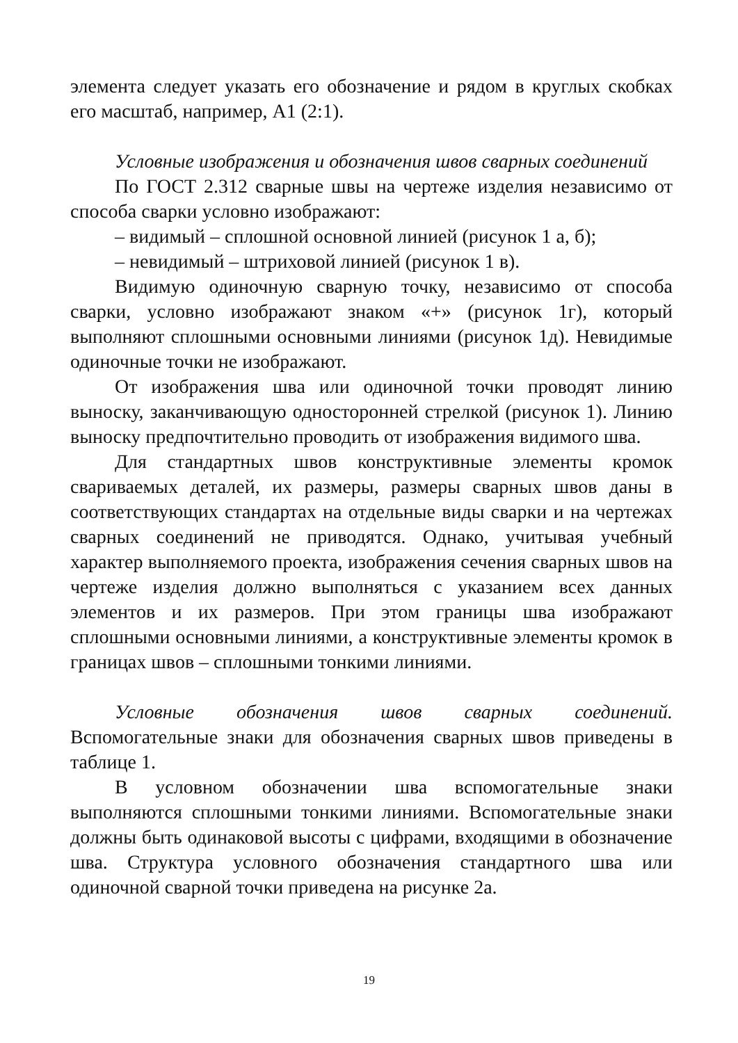элемента следует указать его обозначение и рядом в круглых скобках его масштаб, например, А1 (2:1).
Условные изображения и обозначения швов сварных соединений
По ГОСТ 2.312 сварные швы на чертеже изделия независимо от способа сварки условно изображают:
– видимый – сплошной основной линией (рисунок 1 а, б);
– невидимый – штриховой линией (рисунок 1 в).
Видимую одиночную сварную точку, независимо от способа сварки, условно изображают знаком «+» (рисунок 1г), который выполняют сплошными основными линиями (рисунок 1д). Невидимые одиночные точки не изображают.
От изображения шва или одиночной точки проводят линию выноску, заканчивающую односторонней стрелкой (рисунок 1). Линию выноску предпочтительно проводить от изображения видимого шва.
Для стандартных швов конструктивные элементы кромок свариваемых деталей, их размеры, размеры сварных швов даны в соответствующих стандартах на отдельные виды сварки и на чертежах сварных соединений не приводятся. Однако, учитывая учебный характер выполняемого проекта, изображения сечения сварных швов на чертеже изделия должно выполняться с указанием всех данных элементов и их размеров. При этом границы шва изображают сплошными основными линиями, а конструктивные элементы кромок в границах швов – сплошными тонкими линиями.
Условные обозначения швов сварных соединений. Вспомогательные знаки для обозначения сварных швов приведены в таблице 1.
В условном обозначении шва вспомогательные знаки выполняются сплошными тонкими линиями. Вспомогательные знаки должны быть одинаковой высоты с цифрами, входящими в обозначение шва. Структура условного обозначения стандартного шва или одиночной сварной точки приведена на рисунке 2а.
19